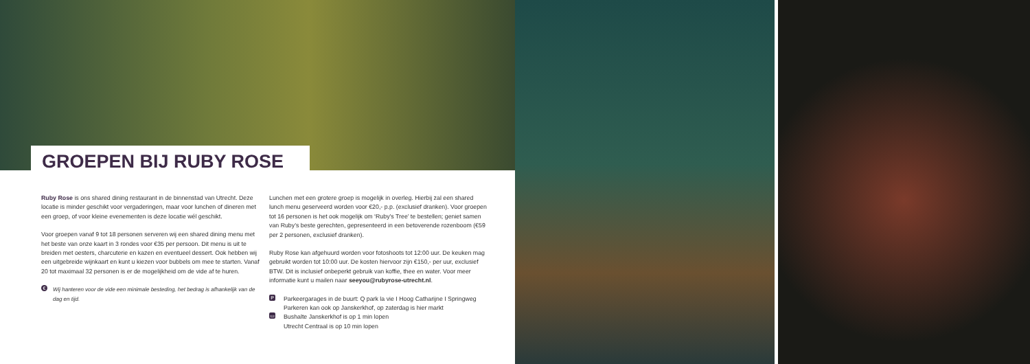GROEPEN BIJ RUBY ROSE
Ruby Rose is ons shared dining restaurant in de binnenstad van Utrecht. Deze locatie is minder geschikt voor vergaderingen, maar voor lunchen of dineren met een groep, of voor kleine evenementen is deze locatie wél geschikt.
Voor groepen vanaf 9 tot 18 personen serveren wij een shared dining menu met het beste van onze kaart in 3 rondes voor €35 per persoon. Dit menu is uit te breiden met oesters, charcuterie en kazen en eventueel dessert. Ook hebben wij een uitgebreide wijnkaart en kunt u kiezen voor bubbels om mee te starten. Vanaf 20 tot maximaal 32 personen is er de mogelijkheid om de vide af te huren.
€ Wij hanteren voor de vide een minimale besteding, het bedrag is afhankelijk van de dag en tijd.
Lunchen met een grotere groep is mogelijk in overleg. Hierbij zal een shared lunch menu geserveerd worden voor €20,- p.p. (exclusief dranken). Voor groepen tot 16 personen is het ook mogelijk om ‘Ruby’s Tree’ te bestellen; geniet samen van Ruby’s beste gerechten, gepresenteerd in een betoverende rozenboom (€59 per 2 personen, exclusief dranken).
Ruby Rose kan afgehuurd worden voor fotoshoots tot 12:00 uur. De keuken mag gebruikt worden tot 10:00 uur. De kosten hiervoor zijn €150,- per uur, exclusief BTW. Dit is inclusief onbeperkt gebruik van koffie, thee en water. Voor meer informatie kunt u mailen naar seeyou@rubyrose-utrecht.nl.
P Parkeergarages in de buurt: Q park la vie I Hoog Catharijne I Springweg
Parkeren kan ook op Janskerkhof, op zaterdag is hier markt
▭ Bushalte Janskerkhof is op 1 min lopen
Utrecht Centraal is op 10 min lopen